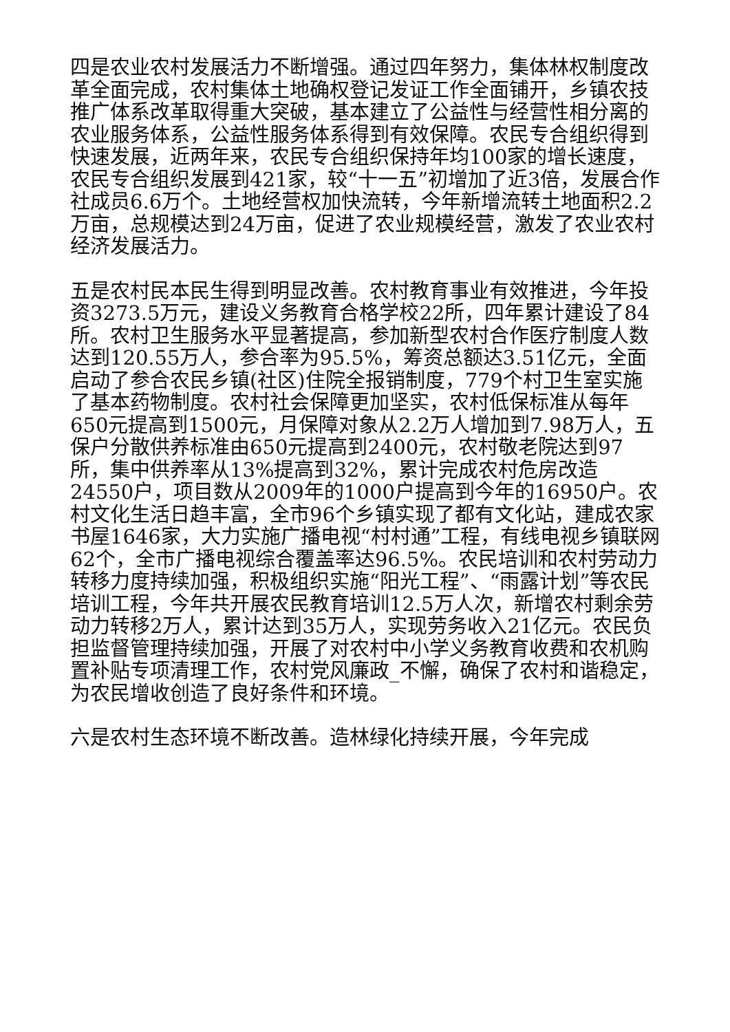四是农业农村发展活力不断增强。通过四年努力，集体林权制度改革全面完成，农村集体土地确权登记发证工作全面铺开，乡镇农技推广体系改革取得重大突破，基本建立了公益性与经营性相分离的农业服务体系，公益性服务体系得到有效保障。农民专合组织得到快速发展，近两年来，农民专合组织保持年均100家的增长速度，农民专合组织发展到421家，较“十一五”初增加了近3倍，发展合作社成员6.6万个。土地经营权加快流转，今年新增流转土地面积2.2万亩，总规模达到24万亩，促进了农业规模经营，激发了农业农村经济发展活力。
五是农村民本民生得到明显改善。农村教育事业有效推进，今年投资3273.5万元，建设义务教育合格学校22所，四年累计建设了84所。农村卫生服务水平显著提高，参加新型农村合作医疗制度人数达到120.55万人，参合率为95.5%，筹资总额达3.51亿元，全面启动了参合农民乡镇(社区)住院全报销制度，779个村卫生室实施了基本药物制度。农村社会保障更加坚实，农村低保标准从每年650元提高到1500元，月保障对象从2.2万人增加到7.98万人，五保户分散供养标准由650元提高到2400元，农村敬老院达到97所，集中供养率从13%提高到32%，累计完成农村危房改造24550户，项目数从2009年的1000户提高到今年的16950户。农村文化生活日趋丰富，全市96个乡镇实现了都有文化站，建成农家书屋1646家，大力实施广播电视“村村通”工程，有线电视乡镇联网62个，全市广播电视综合覆盖率达96.5%。农民培训和农村劳动力转移力度持续加强，积极组织实施“阳光工程”、“雨露计划”等农民培训工程，今年共开展农民教育培训12.5万人次，新增农村剩余劳动力转移2万人，累计达到35万人，实现劳务收入21亿元。农民负担监督管理持续加强，开展了对农村中小学义务教育收费和农机购置补贴专项清理工作，农村党风廉政_不懈，确保了农村和谐稳定，为农民增收创造了良好条件和环境。
六是农村生态环境不断改善。造林绿化持续开展，今年完成